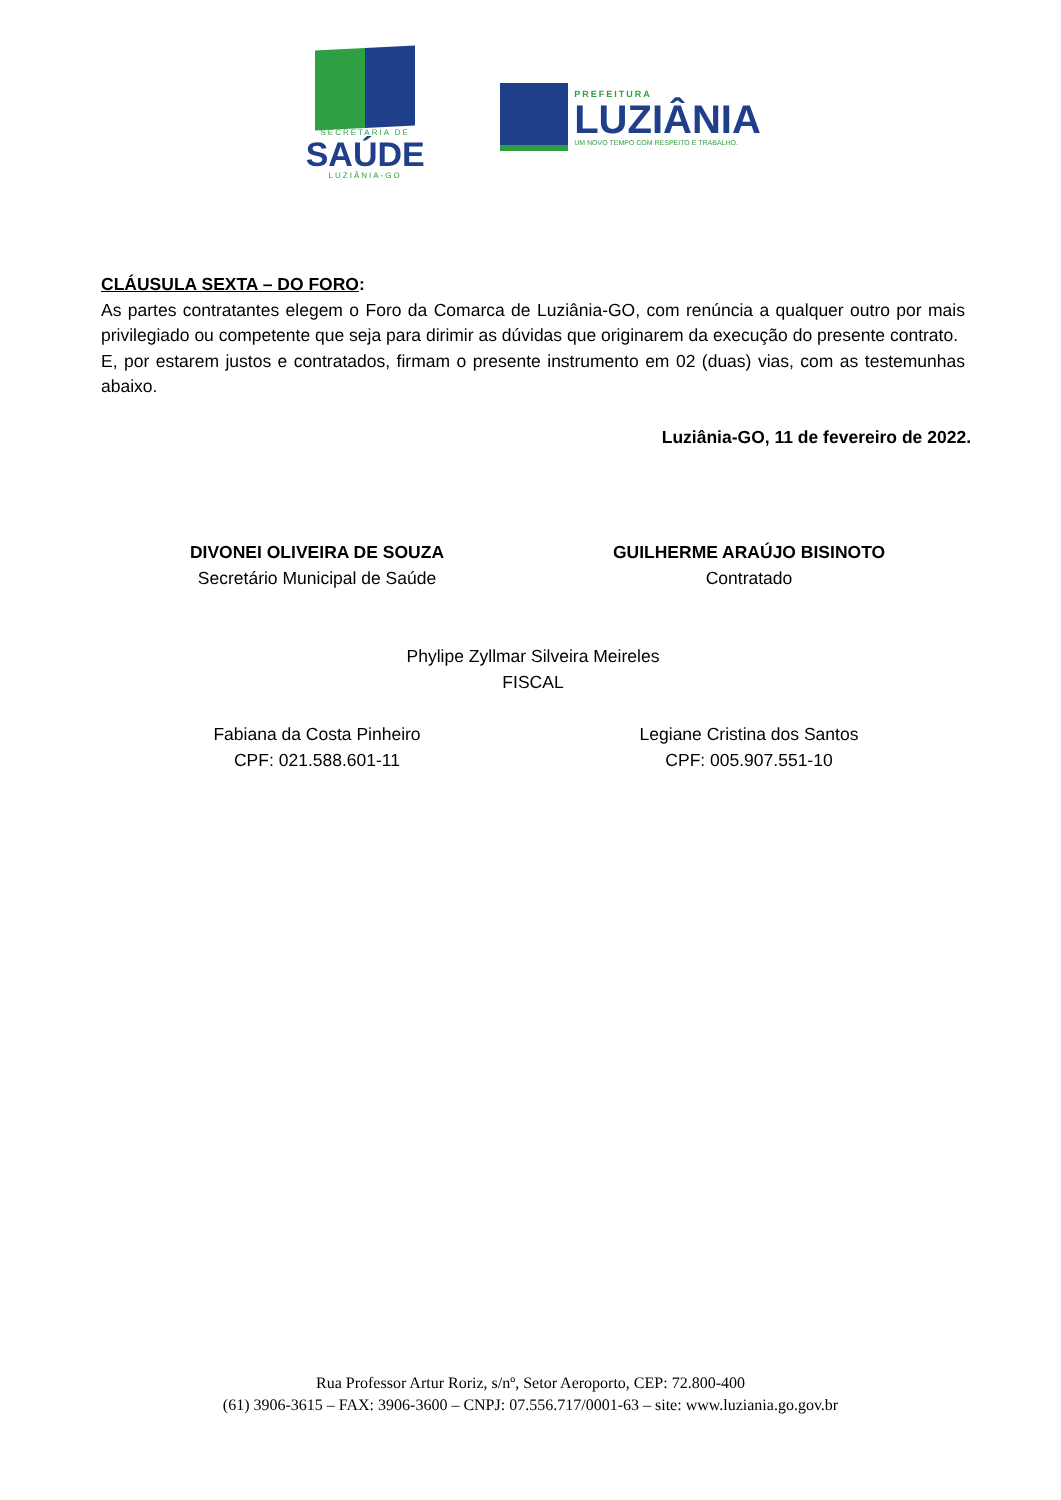SECRETARIA DE
SAÚDE
LUZIÂNIA-GO
PREFEITURA
LUZIÂNIA
UM NOVO TEMPO COM RESPEITO E TRABALHO.
CLÁUSULA SEXTA – DO FORO:
As partes contratantes elegem o Foro da Comarca de Luziânia-GO, com renúncia a qualquer outro por mais privilegiado ou competente que seja para dirimir as dúvidas que originarem da execução do presente contrato.
E, por estarem justos e contratados, firmam o presente instrumento em 02 (duas) vias, com as testemunhas abaixo.
Luziânia-GO, 11 de fevereiro de 2022.
DIVONEI OLIVEIRA DE SOUZA
Secretário Municipal de Saúde
GUILHERME ARAÚJO BISINOTO
Contratado
Phylipe Zyllmar Silveira Meireles
FISCAL
Fabiana da Costa Pinheiro
CPF: 021.588.601-11
Legiane Cristina dos Santos
CPF: 005.907.551-10
Rua Professor Artur Roriz, s/nº, Setor Aeroporto, CEP: 72.800-400
(61) 3906-3615 – FAX: 3906-3600 – CNPJ: 07.556.717/0001-63 – site: www.luziania.go.gov.br